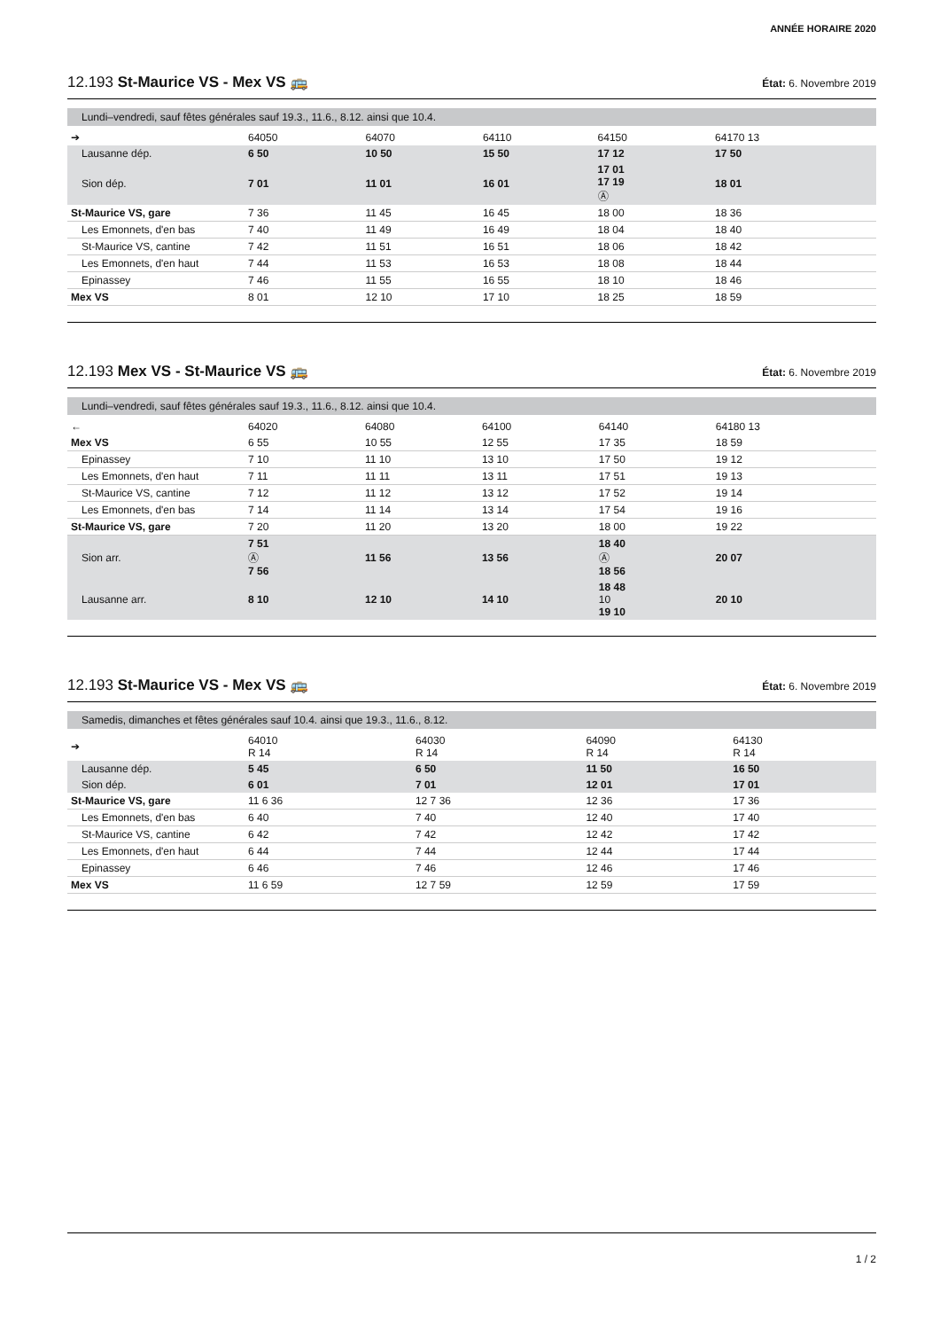ANNÉE HORAIRE 2020
12.193 St-Maurice VS - Mex VS 🚌 État: 6. Novembre 2019
Lundi–vendredi, sauf fêtes générales sauf 19.3., 11.6., 8.12. ainsi que 10.4.
| ➔ | 64050 | 64070 | 64110 | 64150 | 64170 13 |
| --- | --- | --- | --- | --- | --- |
| Lausanne dép. | 6 50 | 10 50 | 15 50 | 17 12 | 17 50 |
| Sion dép. | 7 01 | 11 01 | 16 01 | 17 01 17 19 Ⓐ | 18 01 |
| St-Maurice VS, gare | 7 36 | 11 45 | 16 45 | 18 00 | 18 36 |
| Les Emonnets, d'en bas | 7 40 | 11 49 | 16 49 | 18 04 | 18 40 |
| St-Maurice VS, cantine | 7 42 | 11 51 | 16 51 | 18 06 | 18 42 |
| Les Emonnets, d'en haut | 7 44 | 11 53 | 16 53 | 18 08 | 18 44 |
| Epinassey | 7 46 | 11 55 | 16 55 | 18 10 | 18 46 |
| Mex VS | 8 01 | 12 10 | 17 10 | 18 25 | 18 59 |
12.193 Mex VS - St-Maurice VS 🚌 État: 6. Novembre 2019
Lundi–vendredi, sauf fêtes générales sauf 19.3., 11.6., 8.12. ainsi que 10.4.
| ← | 64020 | 64080 | 64100 | 64140 | 64180 13 |
| --- | --- | --- | --- | --- | --- |
| Mex VS | 6 55 | 10 55 | 12 55 | 17 35 | 18 59 |
| Epinassey | 7 10 | 11 10 | 13 10 | 17 50 | 19 12 |
| Les Emonnets, d'en haut | 7 11 | 11 11 | 13 11 | 17 51 | 19 13 |
| St-Maurice VS, cantine | 7 12 | 11 12 | 13 12 | 17 52 | 19 14 |
| Les Emonnets, d'en bas | 7 14 | 11 14 | 13 14 | 17 54 | 19 16 |
| St-Maurice VS, gare | 7 20 | 11 20 | 13 20 | 18 00 | 19 22 |
| Sion arr. | 7 51 Ⓐ 7 56 | 11 56 | 13 56 | 18 40 Ⓐ 18 56 | 20 07 |
| Lausanne arr. | 8 10 | 12 10 | 14 10 | 18 48 10 19 10 | 20 10 |
12.193 St-Maurice VS - Mex VS 🚌 État: 6. Novembre 2019
Samedis, dimanches et fêtes générales sauf 10.4. ainsi que 19.3., 11.6., 8.12.
| ➔ | 64010 R 14 | 64030 R 14 | 64090 R 14 | 64130 R 14 |
| --- | --- | --- | --- | --- |
| Lausanne dép. | 5 45 | 6 50 | 11 50 | 16 50 |
| Sion dép. | 6 01 | 7 01 | 12 01 | 17 01 |
| St-Maurice VS, gare | 11 6 36 | 12 7 36 | 12 36 | 17 36 |
| Les Emonnets, d'en bas | 6 40 | 7 40 | 12 40 | 17 40 |
| St-Maurice VS, cantine | 6 42 | 7 42 | 12 42 | 17 42 |
| Les Emonnets, d'en haut | 6 44 | 7 44 | 12 44 | 17 44 |
| Epinassey | 6 46 | 7 46 | 12 46 | 17 46 |
| Mex VS | 11 6 59 | 12 7 59 | 12 59 | 17 59 |
1 / 2